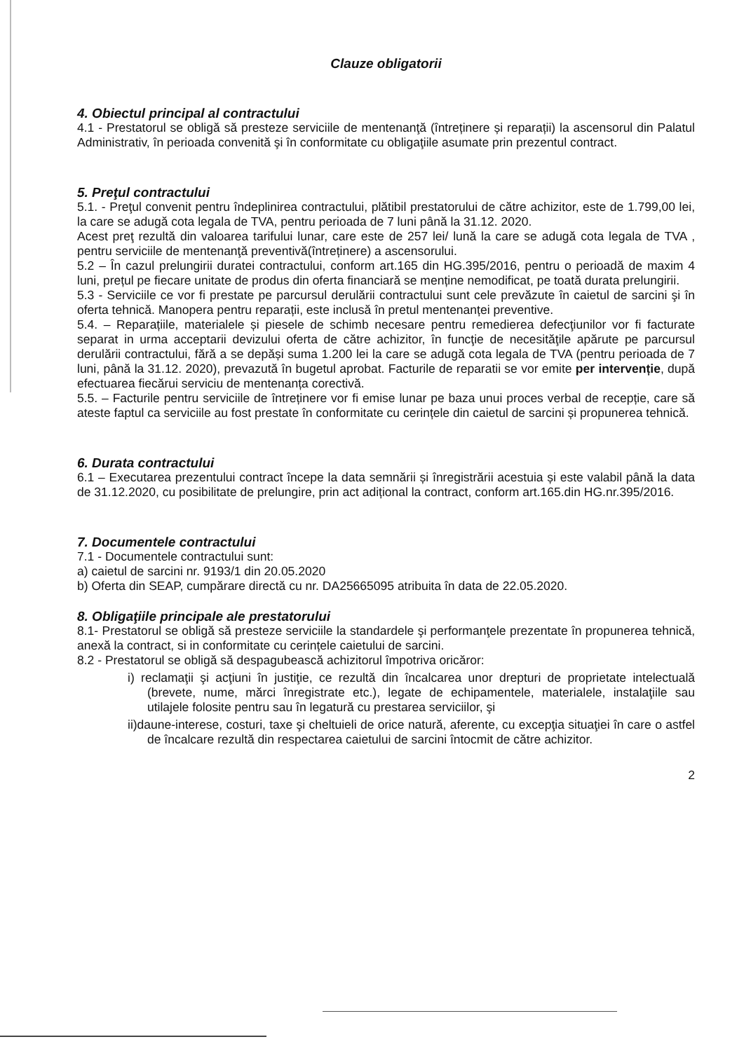Clauze obligatorii
4. Obiectul principal al contractului
4.1 - Prestatorul se obligă să presteze serviciile de mentenanţă (întreținere și reparații) la ascensorul din Palatul Administrativ, în perioada convenită şi în conformitate cu obligaţiile asumate prin prezentul contract.
5. Preţul contractului
5.1. - Preţul convenit pentru îndeplinirea contractului, plătibil prestatorului de către achizitor, este de 1.799,00 lei, la care se adugă cota legala de TVA, pentru perioada de 7 luni până la 31.12. 2020.
Acest preţ rezultă din valoarea tarifului lunar, care este de 257 lei/ lună la care se adugă cota legala de TVA , pentru serviciile de mentenanţă preventivă(întreținere) a ascensorului.
5.2 – În cazul prelungirii duratei contractului, conform art.165 din HG.395/2016, pentru o perioadă de maxim 4 luni, prețul pe fiecare unitate de produs din oferta financiară se menține nemodificat, pe toată durata prelungirii.
5.3 - Serviciile ce vor fi prestate pe parcursul derulării contractului sunt cele prevăzute în caietul de sarcini şi în oferta tehnică. Manopera pentru reparații, este inclusă în pretul mentenanței preventive.
5.4. – Reparațiile, materialele și piesele de schimb necesare pentru remedierea defecţiunilor vor fi facturate separat in urma acceptarii devizului oferta de către achizitor, în funcţie de necesităţile apărute pe parcursul derulării contractului, fără a se depăși suma 1.200 lei la care se adugă cota legala de TVA (pentru perioada de 7 luni, până la 31.12. 2020), prevazută în bugetul aprobat. Facturile de reparatii se vor emite per intervenție, după efectuarea fiecărui serviciu de mentenanța corectivă.
5.5. – Facturile pentru serviciile de întreținere vor fi emise lunar pe baza unui proces verbal de recepție, care să ateste faptul ca serviciile au fost prestate în conformitate cu cerințele din caietul de sarcini și propunerea tehnică.
6. Durata contractului
6.1 – Executarea prezentului contract începe la data semnării și înregistrării acestuia și este valabil până la data de 31.12.2020, cu posibilitate de prelungire, prin act adițional la contract, conform art.165.din HG.nr.395/2016.
7. Documentele contractului
7.1 - Documentele contractului sunt:
a) caietul de sarcini nr. 9193/1 din 20.05.2020
b) Oferta din SEAP, cumpărare directă cu nr. DA25665095 atribuita în data de 22.05.2020.
8. Obligaţiile principale ale prestatorului
8.1- Prestatorul se obligă să presteze serviciile la standardele şi performanţele prezentate în propunerea tehnică, anexă la contract, si in conformitate cu cerințele caietului de sarcini.
8.2 - Prestatorul se obligă să despagubească achizitorul împotriva oricăror:
i) reclamaţii şi acţiuni în justiţie, ce rezultă din încalcarea unor drepturi de proprietate intelectuală (brevete, nume, mărci înregistrate etc.), legate de echipamentele, materialele, instalaţiile sau utilajele folosite pentru sau în legatură cu prestarea serviciilor, şi
ii)daune-interese, costuri, taxe şi cheltuieli de orice natură, aferente, cu excepţia situaţiei în care o astfel de încalcare rezultă din respectarea caietului de sarcini întocmit de către achizitor.
2